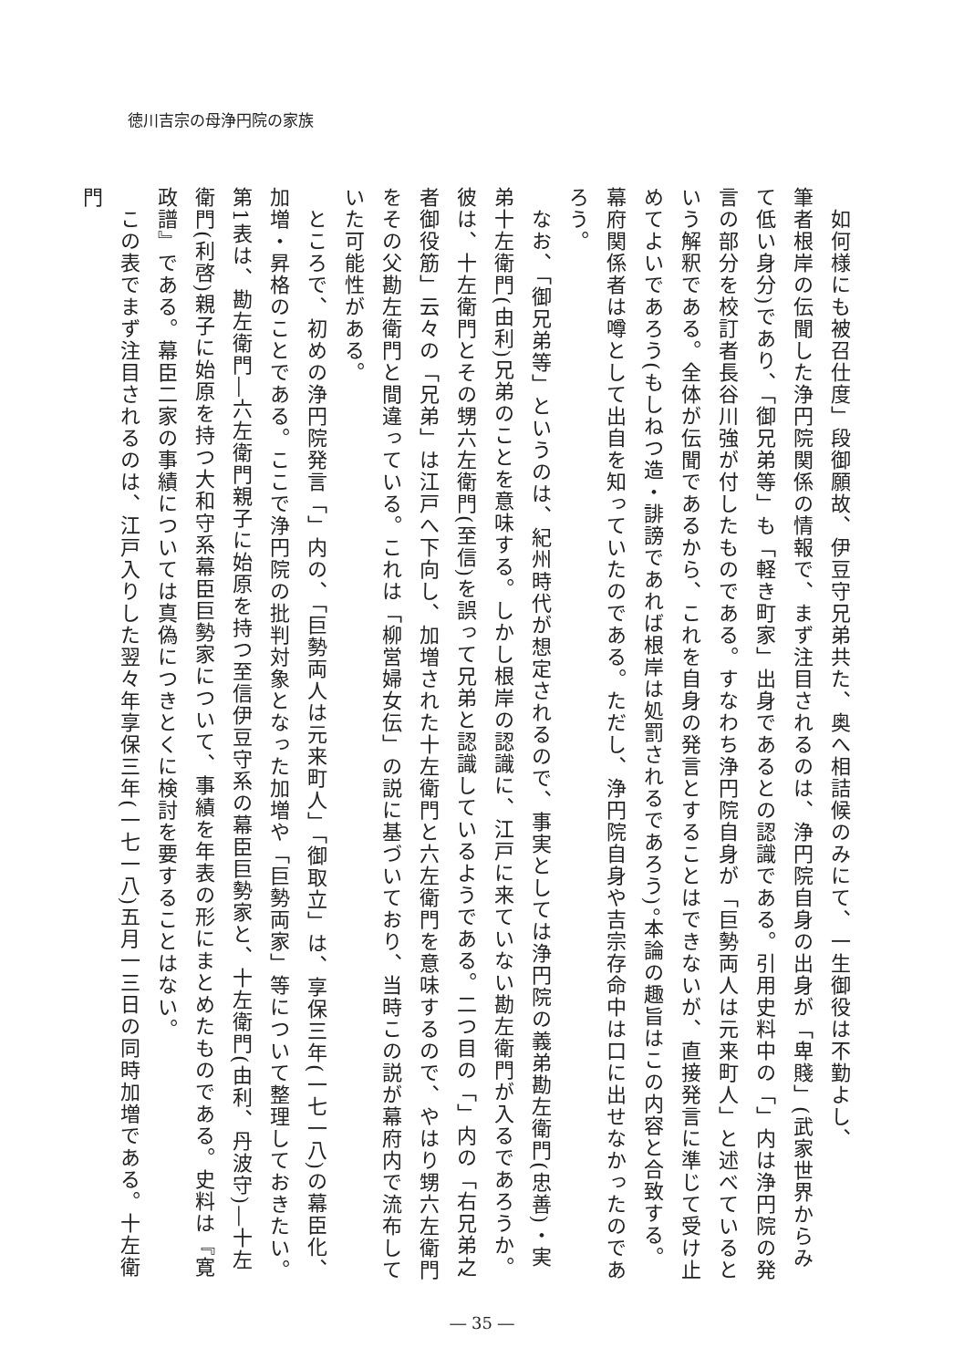徳川吉宗の母浄円院の家族
　如何様にも被召仕度」段御願故、伊豆守兄弟共た、奥へ相詰候のみにて、一生御役は不勤よし、
筆者根岸の伝聞した浄円院関係の情報で、まず注目されるのは、浄円院自身の出身が「卑賤」(武家世界からみて低い身分)であり、「御兄弟等」も「軽き町家」出身であるとの認識である。引用史料中の「」内は浄円院の発言の部分を校訂者長谷川強が付したものである。すなわち浄円院自身が「巨勢両人は元来町人」と述べているという解釈である。全体が伝聞であるから、これを自身の発言とすることはできないが、直接発言に準じて受け止めてよいであろう(もしねつ造・誹謗であれば根岸は処罰されるであろう)。本論の趣旨はこの内容と合致する。幕府関係者は噂として出自を知っていたのである。ただし、浄円院自身や吉宗存命中は口に出せなかったのであろう。
　なお、「御兄弟等」というのは、紀州時代が想定されるので、事実としては浄円院の義弟勘左衛門(忠善)・実弟十左衛門(由利)兄弟のことを意味する。しかし根岸の認識に、江戸に来ていない勘左衛門が入るであろうか。彼は、十左衛門とその甥六左衛門(至信)を誤って兄弟と認識しているようである。二つ目の「」内の「右兄弟之者御役筋」云々の「兄弟」は江戸へ下向し、加増された十左衛門と六左衛門を意味するので、やはり甥六左衛門をその父勘左衛門と間違っている。これは「柳営婦女伝」の説に基づいており、当時この説が幕府内で流布していた可能性がある。
　ところで、初めの浄円院発言「」内の、「巨勢両人は元来町人」「御取立」は、享保三年(一七一八)の幕臣化、加増・昇格のことである。ここで浄円院の批判対象となった加増や「巨勢両家」等について整理しておきたい。第1表は、勘左衛門―六左衛門親子に始原を持つ至信伊豆守系の幕臣巨勢家と、十左衛門(由利、丹波守)―十左衛門(利啓)親子に始原を持つ大和守系幕臣巨勢家について、事績を年表の形にまとめたものである。史料は『寛政譜』である。幕臣二家の事績については真偽につきとくに検討を要することはない。
　この表でまず注目されるのは、江戸入りした翌々年享保三年(一七一八)五月一三日の同時加増である。十左衛門
― 35 ―